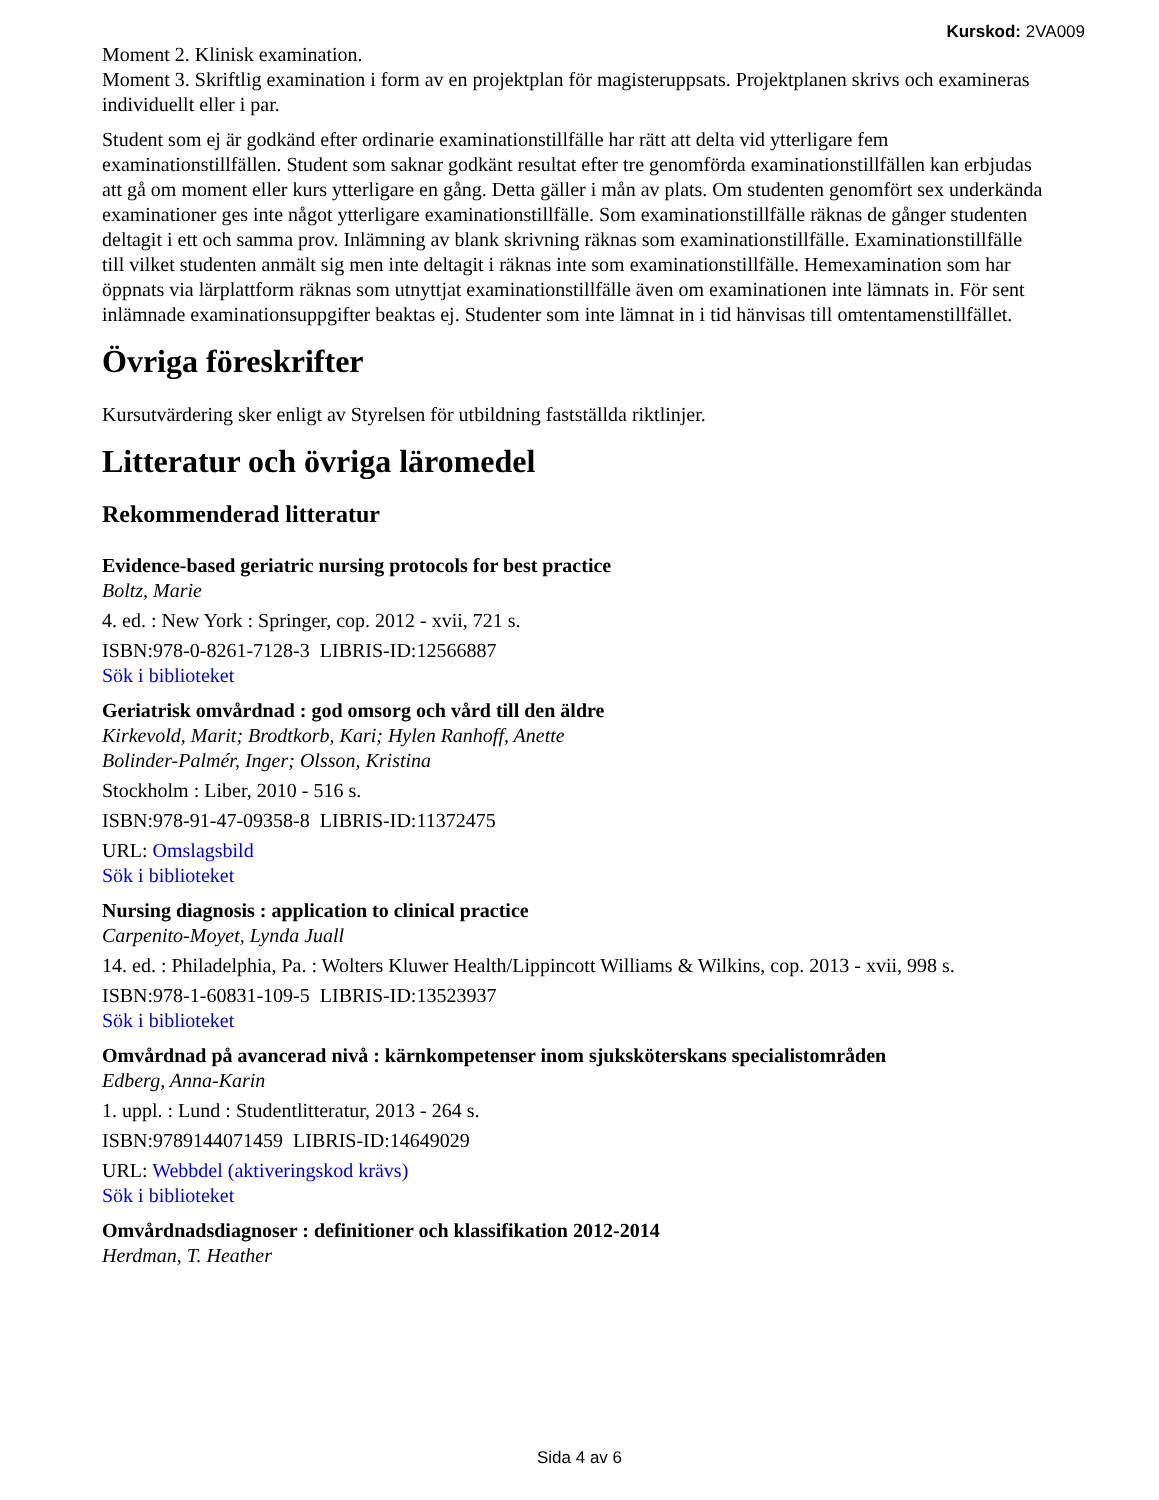Kurskod: 2VA009
Moment 2. Klinisk examination.
Moment 3. Skriftlig examination i form av en projektplan för magisteruppsats. Projektplanen skrivs och examineras individuellt eller i par.
Student som ej är godkänd efter ordinarie examinationstillfälle har rätt att delta vid ytterligare fem examinationstillfällen. Student som saknar godkänt resultat efter tre genomförda examinationstillfällen kan erbjudas att gå om moment eller kurs ytterligare en gång. Detta gäller i mån av plats. Om studenten genomfört sex underkända examinationer ges inte något ytterligare examinationstillfälle. Som examinationstillfälle räknas de gånger studenten deltagit i ett och samma prov. Inlämning av blank skrivning räknas som examinationstillfälle. Examinationstillfälle till vilket studenten anmält sig men inte deltagit i räknas inte som examinationstillfälle. Hemexamination som har öppnats via lärplattform räknas som utnyttjat examinationstillfälle även om examinationen inte lämnats in. För sent inlämnade examinationsuppgifter beaktas ej. Studenter som inte lämnat in i tid hänvisas till omtentamenstillfället.
Övriga föreskrifter
Kursutvärdering sker enligt av Styrelsen för utbildning fastställda riktlinjer.
Litteratur och övriga läromedel
Rekommenderad litteratur
Evidence-based geriatric nursing protocols for best practice
Boltz, Marie
4. ed. : New York : Springer, cop. 2012 - xvii, 721 s.
ISBN:978-0-8261-7128-3 LIBRIS-ID:12566887
Sök i biblioteket
Geriatrisk omvårdnad : god omsorg och vård till den äldre
Kirkevold, Marit; Brodtkorb, Kari; Hylen Ranhoff, Anette
Bolinder-Palmér, Inger; Olsson, Kristina
Stockholm : Liber, 2010 - 516 s.
ISBN:978-91-47-09358-8 LIBRIS-ID:11372475
URL: Omslagsbild
Sök i biblioteket
Nursing diagnosis : application to clinical practice
Carpenito-Moyet, Lynda Juall
14. ed. : Philadelphia, Pa. : Wolters Kluwer Health/Lippincott Williams & Wilkins, cop. 2013 - xvii, 998 s.
ISBN:978-1-60831-109-5 LIBRIS-ID:13523937
Sök i biblioteket
Omvårdnad på avancerad nivå : kärnkompetenser inom sjuksköterskans specialistområden
Edberg, Anna-Karin
1. uppl. : Lund : Studentlitteratur, 2013 - 264 s.
ISBN:9789144071459 LIBRIS-ID:14649029
URL: Webbdel (aktiveringskod krävs)
Sök i biblioteket
Omvårdnadsdiagnoser : definitioner och klassifikation 2012-2014
Herdman, T. Heather
Sida 4 av 6